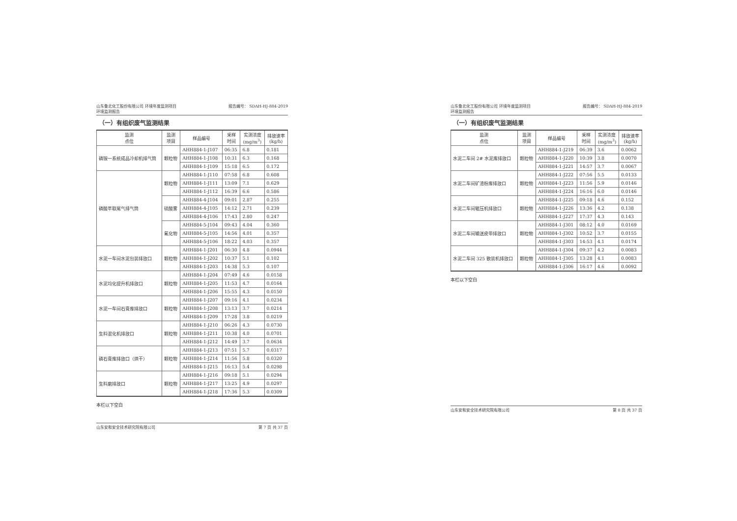山东鲁北化工股份有限公司 环境年度监测项目
环境监测报告 报告编号： SDAH-HJ-884-2019
（一）有组织废气监测结果
| 监测 点位 | 监测 项目 | 样品编号 | 采样 时间 | 实测浓度 (mg/m<sup>3</sup>) | 排放速率 (kg/h) |
| --- | --- | --- | --- | --- | --- |
| 磷铵一系统成品冷却机排气筒 | 颗粒物 | AHH884-1-J107 | 06:35 | 6.8 | 0.181 |
| | | AHH884-1-J108 | 10:31 | 6.3 | 0.168 |
| | | AHH884-1-J109 | 15:18 | 6.5 | 0.172 |
| 磷酸萃取尾气排气筒 | 颗粒物 | AHH884-1-J110 | 07:58 | 6.8 | 0.608 |
| | | AHH884-1-J111 | 13:09 | 7.1 | 0.629 |
| | | AHH884-1-J112 | 16:39 | 6.6 | 0.586 |
| | 硫酸雾 | AHH884-4-J104 | 09:01 | 2.87 | 0.255 |
| | | AHH884-4-J105 | 14:12 | 2.71 | 0.239 |
| | | AHH884-4-J106 | 17:43 | 2.80 | 0.247 |
| | 氟化物 | AHH884-5-J104 | 09:43 | 4.04 | 0.360 |
| | | AHH884-5-J105 | 14:56 | 4.01 | 0.357 |
| | | AHH884-5-J106 | 18:22 | 4.03 | 0.357 |
| 水泥一车间水泥包装排放口 | 颗粒物 | AHH884-1-J201 | 06:30 | 4.8 | 0.0944 |
| | | AHH884-1-J202 | 10:37 | 5.1 | 0.102 |
| | | AHH884-1-J203 | 14:38 | 5.3 | 0.107 |
| 水泥均化提升机排放口 | 颗粒物 | AHH884-1-J204 | 07:49 | 4.6 | 0.0158 |
| | | AHH884-1-J205 | 11:53 | 4.7 | 0.0164 |
| | | AHH884-1-J206 | 15:55 | 4.3 | 0.0150 |
| 水泥一车间石膏库排放口 | 颗粒物 | AHH884-1-J207 | 09:16 | 4.1 | 0.0234 |
| | | AHH884-1-J208 | 13:13 | 3.7 | 0.0214 |
| | | AHH884-1-J209 | 17:28 | 3.8 | 0.0219 |
| 生料混化机排放口 | 颗粒物 | AHH884-1-J210 | 06:26 | 4.3 | 0.0730 |
| | | AHH884-1-J211 | 10:38 | 4.0 | 0.0701 |
| | | AHH884-1-J212 | 14:49 | 3.7 | 0.0634 |
| 磷石膏库排放口（烘干） | 颗粒物 | AHH884-1-J213 | 07:51 | 5.7 | 0.0317 |
| | | AHH884-1-J214 | 11:56 | 5.8 | 0.0320 |
| | | AHH884-1-J215 | 16:13 | 5.4 | 0.0298 |
| 生料磨排放口 | 颗粒物 | AHH884-1-J216 | 09:18 | 5.1 | 0.0294 |
| | | AHH884-1-J217 | 13:25 | 4.9 | 0.0297 |
| | | AHH884-1-J218 | 17:36 | 5.3 | 0.0309 |
本栏以下空白
山东安和安全技术研究院有限公司 第 7 页 共 37 页
山东鲁北化工股份有限公司 环境年度监测项目
环境监测报告 报告编号： SDAH-HJ-884-2019
（一）有组织废气监测结果
| 监测 点位 | 监测 项目 | 样品编号 | 采样 时间 | 实测浓度 (mg/m<sup>3</sup>) | 排放速率 (kg/h) |
| --- | --- | --- | --- | --- | --- |
| 水泥二车间 2# 水泥库排放口 | 颗粒物 | AHH884-1-J219 | 06:39 | 3.6 | 0.0062 |
| | | AHH884-1-J220 | 10:39 | 3.8 | 0.0070 |
| | | AHH884-1-J221 | 14:57 | 3.7 | 0.0067 |
| 水泥二车间矿渣粉库排放口 | 颗粒物 | AHH884-1-J222 | 07:56 | 5.5 | 0.0133 |
| | | AHH884-1-J223 | 11:56 | 5.9 | 0.0146 |
| | | AHH884-1-J224 | 16:16 | 6.0 | 0.0146 |
| 水泥二车间辊压机排放口 | 颗粒物 | AHH884-1-J225 | 09:18 | 4.6 | 0.152 |
| | | AHH884-1-J226 | 13:36 | 4.2 | 0.138 |
| | | AHH884-1-J227 | 17:37 | 4.3 | 0.143 |
| 水泥二车间输送皮带排放口 | 颗粒物 | AHH884-1-J301 | 08:12 | 4.0 | 0.0169 |
| | | AHH884-1-J302 | 10:52 | 3.7 | 0.0155 |
| | | AHH884-1-J303 | 14:53 | 4.1 | 0.0174 |
| 水泥二车间 325 散装机排放口 | 颗粒物 | AHH884-1-J304 | 09:37 | 4.2 | 0.0083 |
| | | AHH884-1-J305 | 13:28 | 4.1 | 0.0083 |
| | | AHH884-1-J306 | 16:17 | 4.6 | 0.0092 |
本栏以下空白
山东安和安全技术研究院有限公司 第 8 页 共 37 页